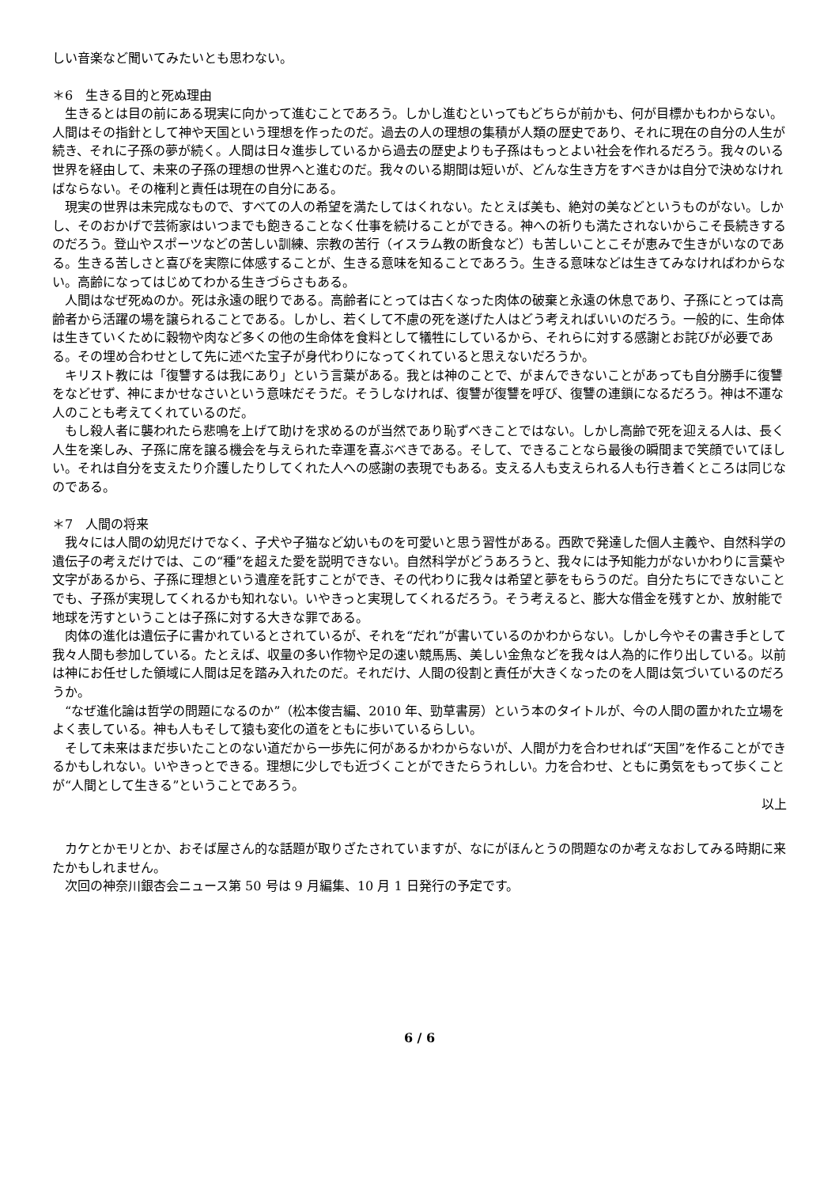しい音楽など聞いてみたいとも思わない。
＊6　生きる目的と死ぬ理由
生きるとは目の前にある現実に向かって進むことであろう。しかし進むといってもどちらが前かも、何が目標かもわからない。人間はその指針として神や天国という理想を作ったのだ。過去の人の理想の集積が人類の歴史であり、それに現在の自分の人生が続き、それに子孫の夢が続く。人間は日々進歩しているから過去の歴史よりも子孫はもっとよい社会を作れるだろう。我々のいる世界を経由して、未来の子孫の理想の世界へと進むのだ。我々のいる期間は短いが、どんな生き方をすべきかは自分で決めなければならない。その権利と責任は現在の自分にある。
現実の世界は未完成なもので、すべての人の希望を満たしてはくれない。たとえば美も、絶対の美などというものがない。しかし、そのおかげで芸術家はいつまでも飽きることなく仕事を続けることができる。神への祈りも満たされないからこそ長続きするのだろう。登山やスポーツなどの苦しい訓練、宗教の苦行（イスラム教の断食など）も苦しいことこそが恵みで生きがいなのである。生きる苦しさと喜びを実際に体感することが、生きる意味を知ることであろう。生きる意味などは生きてみなければわからない。高齢になってはじめてわかる生きづらさもある。
人間はなぜ死ぬのか。死は永遠の眠りである。高齢者にとっては古くなった肉体の破棄と永遠の休息であり、子孫にとっては高齢者から活躍の場を譲られることである。しかし、若くして不慮の死を遂げた人はどう考えればいいのだろう。一般的に、生命体は生きていくために穀物や肉など多くの他の生命体を食料として犠牲にしているから、それらに対する感謝とお詫びが必要である。その埋め合わせとして先に述べた宝子が身代わりになってくれていると思えないだろうか。
キリスト教には「復讐するは我にあり」という言葉がある。我とは神のことで、がまんできないことがあっても自分勝手に復讐をなどせず、神にまかせなさいという意味だそうだ。そうしなければ、復讐が復讐を呼び、復讐の連鎖になるだろう。神は不運な人のことも考えてくれているのだ。
もし殺人者に襲われたら悲鳴を上げて助けを求めるのが当然であり恥ずべきことではない。しかし高齢で死を迎える人は、長く人生を楽しみ、子孫に席を譲る機会を与えられた幸運を喜ぶべきである。そして、できることなら最後の瞬間まで笑顔でいてほしい。それは自分を支えたり介護したりしてくれた人への感謝の表現でもある。支える人も支えられる人も行き着くところは同じなのである。
＊7　人間の将来
我々には人間の幼児だけでなく、子犬や子猫など幼いものを可愛いと思う習性がある。西欧で発達した個人主義や、自然科学の遺伝子の考えだけでは、この“種”を超えた愛を説明できない。自然科学がどうあろうと、我々には予知能力がないかわりに言葉や文字があるから、子孫に理想という遺産を託すことができ、その代わりに我々は希望と夢をもらうのだ。自分たちにできないことでも、子孫が実現してくれるかも知れない。いやきっと実現してくれるだろう。そう考えると、膨大な借金を残すとか、放射能で地球を汚すということは子孫に対する大きな罪である。
肉体の進化は遺伝子に書かれているとされているが、それを“だれ”が書いているのかわからない。しかし今やその書き手として我々人間も参加している。たとえば、収量の多い作物や足の速い競馬馬、美しい金魚などを我々は人為的に作り出している。以前は神にお任せした領域に人間は足を踏み入れたのだ。それだけ、人間の役割と責任が大きくなったのを人間は気づいているのだろうか。
“なぜ進化論は哲学の問題になるのか”（松本俊吉編、2010 年、勁草書房）という本のタイトルが、今の人間の置かれた立場をよく表している。神も人もそして猿も変化の道をともに歩いているらしい。
そして未来はまだ歩いたことのない道だから一歩先に何があるかわからないが、人間が力を合わせれば“天国”を作ることができるかもしれない。いやきっとできる。理想に少しでも近づくことができたらうれしい。力を合わせ、ともに勇気をもって歩くことが“人間として生きる”ということであろう。
以上
カケとかモリとか、おそば屋さん的な話題が取りざたされていますが、なにがほんとうの問題なのか考えなおしてみる時期に来たかもしれません。
次回の神奈川銀杏会ニュース第 50 号は 9 月編集、10 月 1 日発行の予定です。
6 / 6